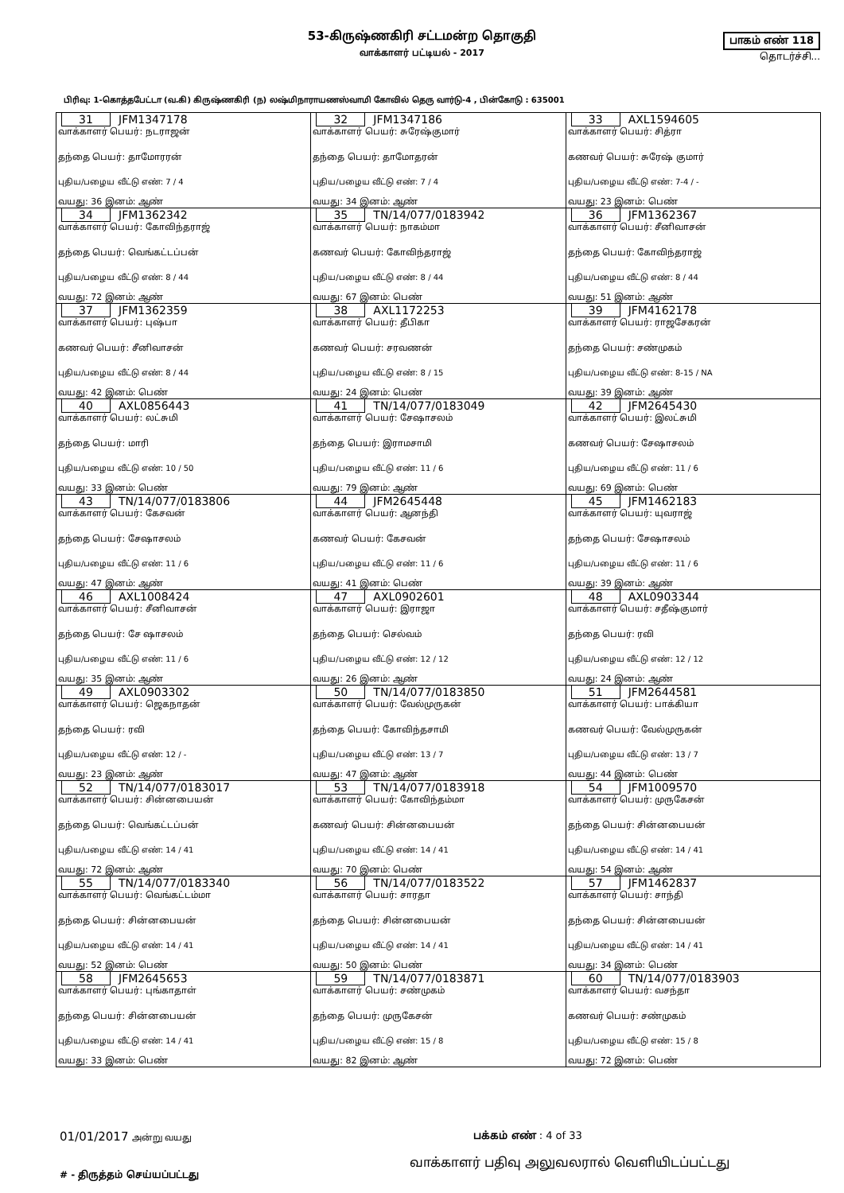53-கிருஷ்ணகிரி சட்டமன்ற தொகுதி
வாக்காளர் பட்டியல் - 2017
பாகம் எண் 118
தொடர்ச்சி...
பிரிவு: 1-கொத்தபேட்டா (வ.கி) கிருஷ்ணகிரி (ந) லஷ்மிநாராயணஸ்வாமி கோவில் தெரு வார்டு-4 , பின்கோடு : 635001
| 31 JFM1347178 வாக்காளர் பெயர்: நடராஜன் தந்தை பெயர்: தாமோரரன் புதிய/பழைய வீட்டு எண்: 7 / 4 வயது: 36 இனம்: ஆண் | 32 JFM1347186 வாக்காளர் பெயர்: சுரேஷ்குமார் தந்தை பெயர்: தாமோதரன் புதிய/பழைய வீட்டு எண்: 7 / 4 வயது: 34 இனம்: ஆண் | 33 AXL1594605 வாக்காளர் பெயர்: சித்ரா கணவர் பெயர்: சுரேஷ் குமார் புதிய/பழைய வீட்டு எண்: 7-4 / - வயது: 23 இனம்: பெண் |
| 34 JFM1362342 வாக்காளர் பெயர்: கோவிந்தராஜ் தந்தை பெயர்: வெங்கட்டப்பன் புதிய/பழைய வீட்டு எண்: 8 / 44 வயது: 72 இனம்: ஆண் | 35 TN/14/077/0183942 வாக்காளர் பெயர்: நாகம்மா கணவர் பெயர்: கோவிந்தராஜ் புதிய/பழைய வீட்டு எண்: 8 / 44 வயது: 67 இனம்: பெண் | 36 JFM1362367 வாக்காளர் பெயர்: சீனிவாசன் தந்தை பெயர்: கோவிந்தராஜ் புதிய/பழைய வீட்டு எண்: 8 / 44 வயது: 51 இனம்: ஆண் |
| 37 JFM1362359 வாக்காளர் பெயர்: புஷ்பா கணவர் பெயர்: சீனிவாசன் புதிய/பழைய வீட்டு எண்: 8 / 44 வயது: 42 இனம்: பெண் | 38 AXL1172253 வாக்காளர் பெயர்: தீபிகா கணவர் பெயர்: சரவணன் புதிய/பழைய வீட்டு எண்: 8 / 15 வயது: 24 இனம்: பெண் | 39 JFM4162178 வாக்காளர் பெயர்: ராஜசேகரன் தந்தை பெயர்: சண்முகம் புதிய/பழைய வீட்டு எண்: 8-15 / NA வயது: 39 இனம்: ஆண் |
| 40 AXL0856443 வாக்காளர் பெயர்: லட்சுமி தந்தை பெயர்: மாரி புதிய/பழைய வீட்டு எண்: 10 / 50 வயது: 33 இனம்: பெண் | 41 TN/14/077/0183049 வாக்காளர் பெயர்: சேஷாசலம் தந்தை பெயர்: இராமசாமி புதிய/பழைய வீட்டு எண்: 11 / 6 வயது: 79 இனம்: ஆண் | 42 JFM2645430 வாக்காளர் பெயர்: இலட்சுமி கணவர் பெயர்: சேஷாசலம் புதிய/பழைய வீட்டு எண்: 11 / 6 வயது: 69 இனம்: பெண் |
| 43 TN/14/077/0183806 வாக்காளர் பெயர்: கேசவன் தந்தை பெயர்: சேஷாசலம் புதிய/பழைய வீட்டு எண்: 11 / 6 வயது: 47 இனம்: ஆண் | 44 JFM2645448 வாக்காளர் பெயர்: ஆனந்தி கணவர் பெயர்: கேசவன் புதிய/பழைய வீட்டு எண்: 11 / 6 வயது: 41 இனம்: பெண் | 45 JFM1462183 வாக்காளர் பெயர்: யுவராஜ் தந்தை பெயர்: சேஷாசலம் புதிய/பழைய வீட்டு எண்: 11 / 6 வயது: 39 இனம்: ஆண் |
| 46 AXL1008424 வாக்காளர் பெயர்: சீனிவாசன் தந்தை பெயர்: சே ஷாசலம் புதிய/பழைய வீட்டு எண்: 11 / 6 வயது: 35 இனம்: ஆண் | 47 AXL0902601 வாக்காளர் பெயர்: இராஜா தந்தை பெயர்: செல்வம் புதிய/பழைய வீட்டு எண்: 12 / 12 வயது: 26 இனம்: ஆண் | 48 AXL0903344 வாக்காளர் பெயர்: சதீஷ்குமார் தந்தை பெயர்: ரவி புதிய/பழைய வீட்டு எண்: 12 / 12 வயது: 24 இனம்: ஆண் |
| 49 AXL0903302 வாக்காளர் பெயர்: ஜெகநாதன் தந்தை பெயர்: ரவி புதிய/பழைய வீட்டு எண்: 12 / - வயது: 23 இனம்: ஆண் | 50 TN/14/077/0183850 வாக்காளர் பெயர்: வேல்முருகன் தந்தை பெயர்: கோவிந்தசாமி புதிய/பழைய வீட்டு எண்: 13 / 7 வயது: 47 இனம்: ஆண் | 51 JFM2644581 வாக்காளர் பெயர்: பாக்கியா கணவர் பெயர்: வேல்முருகன் புதிய/பழைய வீட்டு எண்: 13 / 7 வயது: 44 இனம்: பெண் |
| 52 TN/14/077/0183017 வாக்காளர் பெயர்: சின்னபையன் தந்தை பெயர்: வெங்கட்டப்பன் புதிய/பழைய வீட்டு எண்: 14 / 41 வயது: 72 இனம்: ஆண் | 53 TN/14/077/0183918 வாக்காளர் பெயர்: கோவிந்தம்மா கணவர் பெயர்: சின்னபையன் புதிய/பழைய வீட்டு எண்: 14 / 41 வயது: 70 இனம்: பெண் | 54 JFM1009570 வாக்காளர் பெயர்: முருகேசன் தந்தை பெயர்: சின்னபையன் புதிய/பழைய வீட்டு எண்: 14 / 41 வயது: 54 இனம்: ஆண் |
| 55 TN/14/077/0183340 வாக்காளர் பெயர்: வெங்கட்டம்மா தந்தை பெயர்: சின்னபையன் புதிய/பழைய வீட்டு எண்: 14 / 41 வயது: 52 இனம்: பெண் | 56 TN/14/077/0183522 வாக்காளர் பெயர்: சாரதா தந்தை பெயர்: சின்னபையன் புதிய/பழைய வீட்டு எண்: 14 / 41 வயது: 50 இனம்: பெண் | 57 JFM1462837 வாக்காளர் பெயர்: சாந்தி தந்தை பெயர்: சின்னபையன் புதிய/பழைய வீட்டு எண்: 14 / 41 வயது: 34 இனம்: பெண் |
| 58 JFM2645653 வாக்காளர் பெயர்: புங்காதாள் தந்தை பெயர்: சின்னபையன் புதிய/பழைய வீட்டு எண்: 14 / 41 வயது: 33 இனம்: பெண் | 59 TN/14/077/0183871 வாக்காளர் பெயர்: சண்முகம் தந்தை பெயர்: முருகேசன் புதிய/பழைய வீட்டு எண்: 15 / 8 வயது: 82 இனம்: ஆண் | 60 TN/14/077/0183903 வாக்காளர் பெயர்: வசந்தா கணவர் பெயர்: சண்முகம் புதிய/பழைய வீட்டு எண்: 15 / 8 வயது: 72 இனம்: பெண் |
01/01/2017 அன்று வயது
பக்கம் எண் : 4 of 33
# - திருத்தம் செய்யப்பட்டது
வாக்காளர் பதிவு அலுவலரால் வெளியிடப்பட்டது